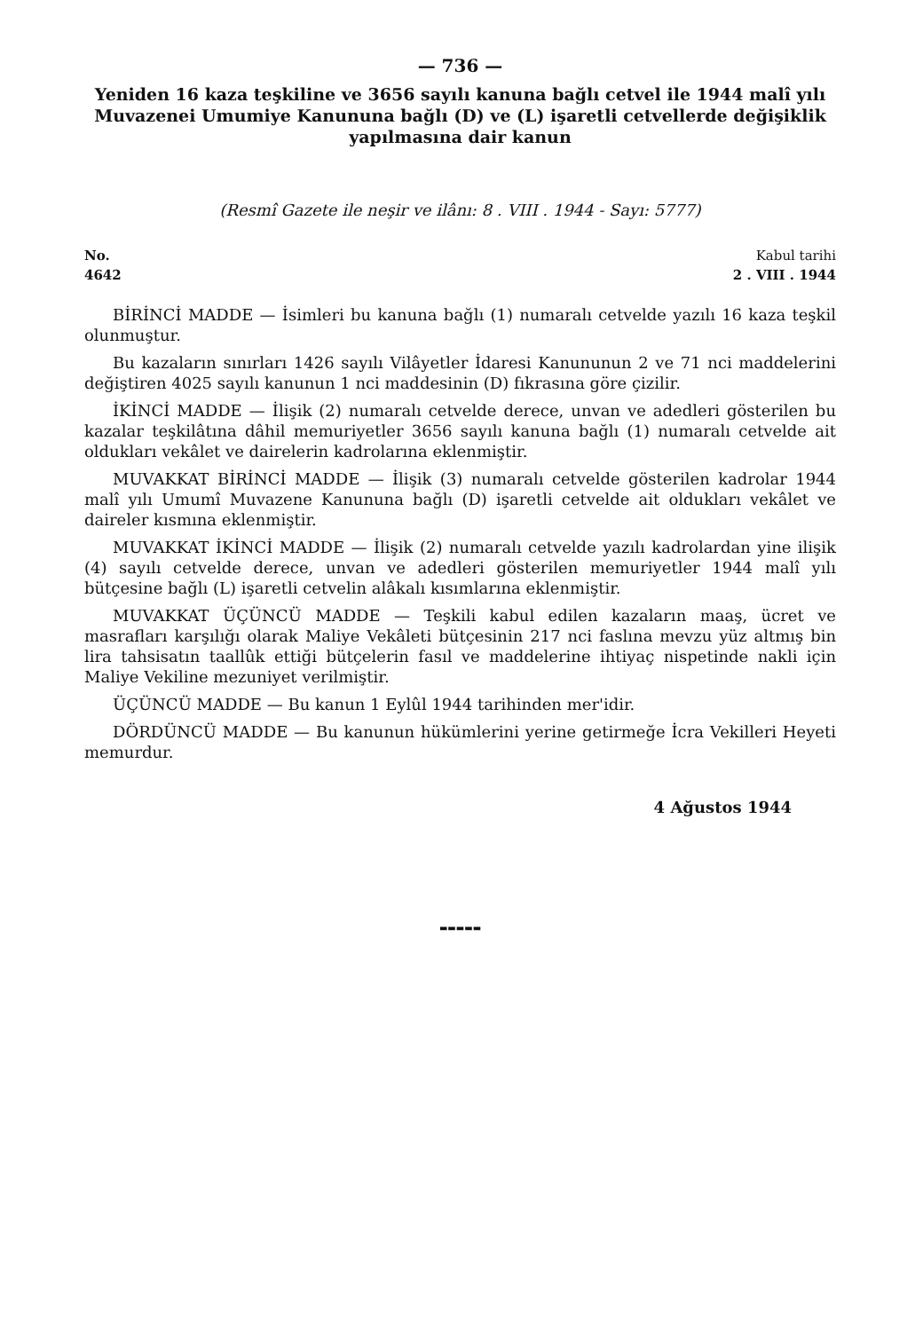— 736 —
Yeniden 16 kaza teşkiline ve 3656 sayılı kanuna bağlı cetvel ile 1944 malî yılı Muvazenei Umumiye Kanununa bağlı (D) ve (L) işaretli cetvellerde değişiklik yapılmasına dair kanun
(Resmî Gazete ile neşir ve ilânı: 8 . VIII . 1944 - Sayı: 5777)
No.
4642
Kabul tarihi
2 . VIII . 1944
BİRİNCİ MADDE — İsimleri bu kanuna bağlı (1) numaralı cetvelde yazılı 16 kaza teşkil olunmuştur.
Bu kazaların sınırları 1426 sayılı Vilâyetler İdaresi Kanununun 2 ve 71 nci maddelerini değiştiren 4025 sayılı kanunun 1 nci maddesinin (D) fıkrasına göre çizilir.
İKİNCİ MADDE — İlişik (2) numaralı cetvelde derece, unvan ve adedleri gösterilen bu kazalar teşkilâtına dâhil memuriyetler 3656 sayılı kanuna bağlı (1) numaralı cetvelde ait oldukları vekâlet ve dairelerin kadrolarına eklenmiştir.
MUVAKKAT BİRİNCİ MADDE — İlişik (3) numaralı cetvelde gösterilen kadrolar 1944 malî yılı Umumî Muvazene Kanununa bağlı (D) işaretli cetvelde ait oldukları vekâlet ve daireler kısmına eklenmiştir.
MUVAKKAT İKİNCİ MADDE — İlişik (2) numaralı cetvelde yazılı kadrolardan yine ilişik (4) sayılı cetvelde derece, unvan ve adedleri gösterilen memuriyetler 1944 malî yılı bütçesine bağlı (L) işaretli cetvelin alâkalı kısımlarına eklenmiştir.
MUVAKKAT ÜÇÜNCÜ MADDE — Teşkili kabul edilen kazaların maaş, ücret ve masrafları karşılığı olarak Maliye Vekâleti bütçesinin 217 nci faslına mevzu yüz altmış bin lira tahsisatın taallûk ettiği bütçelerin fasıl ve maddelerine ihtiyaç nispetinde nakli için Maliye Vekiline mezuniyet verilmiştir.
ÜÇÜNCÜ MADDE — Bu kanun 1 Eylûl 1944 tarihinden mer'idir.
DÖRDÜNCÜ MADDE — Bu kanunun hükümlerini yerine getirmeğe İcra Vekilleri Heyeti memurdur.
4 Ağustos 1944
▬▬▬▬▬